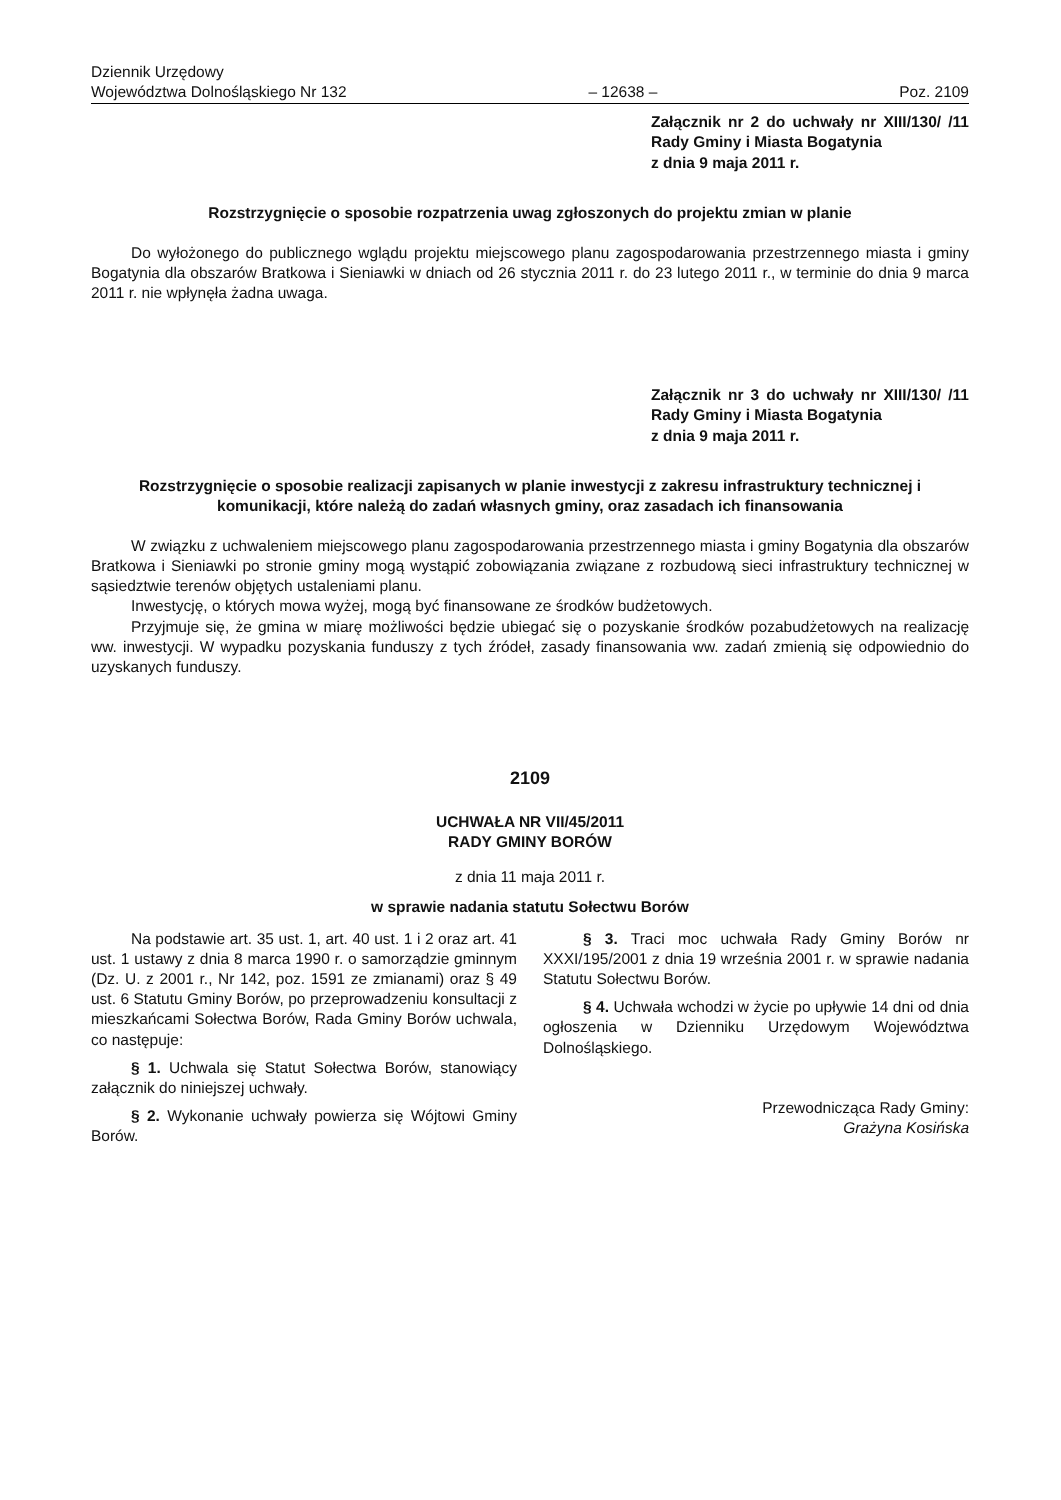Dziennik Urzędowy
Województwa Dolnośląskiego Nr 132
– 12638 –
Poz. 2109
Załącznik nr 2 do uchwały nr XIII/130/ /11 Rady Gminy i Miasta Bogatynia
z dnia 9 maja 2011 r.
Rozstrzygnięcie o sposobie rozpatrzenia uwag zgłoszonych do projektu zmian w planie
Do wyłożonego do publicznego wglądu projektu miejscowego planu zagospodarowania przestrzennego miasta i gminy Bogatynia dla obszarów Bratkowa i Sieniawki w dniach od 26 stycznia 2011 r. do 23 lutego 2011 r., w terminie do dnia 9 marca 2011 r. nie wpłynęła żadna uwaga.
Załącznik nr 3 do uchwały nr XIII/130/ /11 Rady Gminy i Miasta Bogatynia
z dnia 9 maja 2011 r.
Rozstrzygnięcie o sposobie realizacji zapisanych w planie inwestycji z zakresu infrastruktury technicznej i komunikacji, które należą do zadań własnych gminy, oraz zasadach ich finansowania
W związku z uchwaleniem miejscowego planu zagospodarowania przestrzennego miasta i gminy Bogatynia dla obszarów Bratkowa i Sieniawki po stronie gminy mogą wystąpić zobowiązania związane z rozbudową sieci infrastruktury technicznej w sąsiedztwie terenów objętych ustaleniami planu.
Inwestycję, o których mowa wyżej, mogą być finansowane ze środków budżetowych.
Przyjmuje się, że gmina w miarę możliwości będzie ubiegać się o pozyskanie środków pozabudżetowych na realizację ww. inwestycji. W wypadku pozyskania funduszy z tych źródeł, zasady finansowania ww. zadań zmienią się odpowiednio do uzyskanych funduszy.
2109
UCHWAŁA NR VII/45/2011
RADY GMINY BORÓW
z dnia 11 maja 2011 r.
w sprawie nadania statutu Sołectwu Borów
Na podstawie art. 35 ust. 1, art. 40 ust. 1 i 2 oraz art. 41 ust. 1 ustawy z dnia 8 marca 1990 r. o samorządzie gminnym (Dz. U. z 2001 r., Nr 142, poz. 1591 ze zmianami) oraz § 49 ust. 6 Statutu Gminy Borów, po przeprowadzeniu konsultacji z mieszkańcami Sołectwa Borów, Rada Gminy Borów uchwala, co następuje:
§ 1. Uchwala się Statut Sołectwa Borów, stanowiący załącznik do niniejszej uchwały.
§ 2. Wykonanie uchwały powierza się Wójtowi Gminy Borów.
§ 3. Traci moc uchwała Rady Gminy Borów nr XXXI/195/2001 z dnia 19 września 2001 r. w sprawie nadania Statutu Sołectwu Borów.
§ 4. Uchwała wchodzi w życie po upływie 14 dni od dnia ogłoszenia w Dzienniku Urzędowym Województwa Dolnośląskiego.
Przewodnicząca Rady Gminy:
Grażyna Kosińska